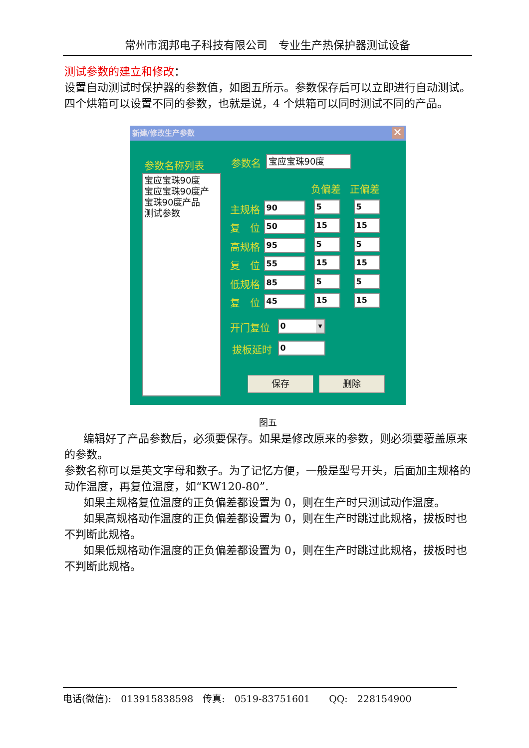常州市润邦电子科技有限公司　专业生产热保护器测试设备
测试参数的建立和修改：
设置自动测试时保护器的参数值，如图五所示。参数保存后可以立即进行自动测试。四个烘箱可以设置不同的参数，也就是说，4 个烘箱可以同时测试不同的产品。
新建/修改生产参数
✕
参数名称列表
宝应宝珠90度
宝应宝珠90度产
宝珠90度产品
测试参数
参数名 宝应宝珠90度
负偏差 正偏差
主规格 90 5 5
复　位 50 15 15
高规格 95 5 5
复　位 55 15 15
低规格 85 5 5
复　位 45 15 15
开门复位 0 ▾
拔板延时 0
保存 删除
图五
编辑好了产品参数后，必须要保存。如果是修改原来的参数，则必须要覆盖原来的参数。
参数名称可以是英文字母和数子。为了记忆方便，一般是型号开头，后面加主规格的动作温度，再复位温度，如“KW120-80”.
如果主规格复位温度的正负偏差都设置为 0，则在生产时只测试动作温度。
如果高规格动作温度的正负偏差都设置为 0，则在生产时跳过此规格，拔板时也不判断此规格。
如果低规格动作温度的正负偏差都设置为 0，则在生产时跳过此规格，拔板时也不判断此规格。
电话(微信):　013915838598　传真:　0519-83751601　　QQ:　228154900